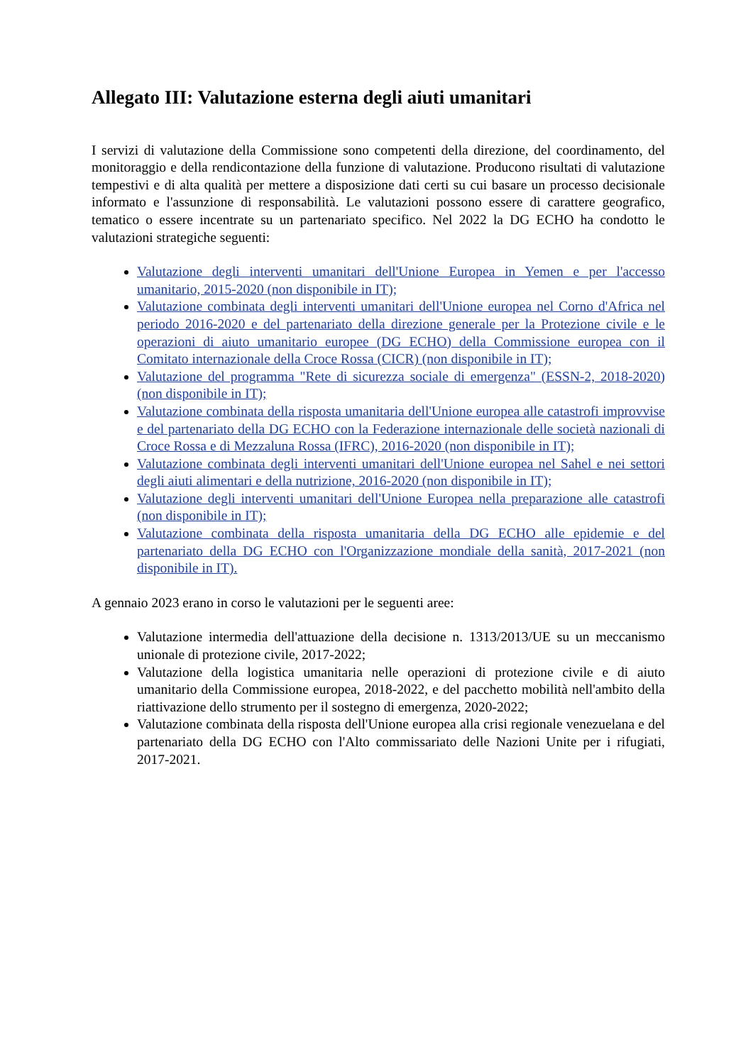Allegato III: Valutazione esterna degli aiuti umanitari
I servizi di valutazione della Commissione sono competenti della direzione, del coordinamento, del monitoraggio e della rendicontazione della funzione di valutazione. Producono risultati di valutazione tempestivi e di alta qualità per mettere a disposizione dati certi su cui basare un processo decisionale informato e l'assunzione di responsabilità. Le valutazioni possono essere di carattere geografico, tematico o essere incentrate su un partenariato specifico. Nel 2022 la DG ECHO ha condotto le valutazioni strategiche seguenti:
Valutazione degli interventi umanitari dell'Unione Europea in Yemen e per l'accesso umanitario, 2015-2020 (non disponibile in IT);
Valutazione combinata degli interventi umanitari dell'Unione europea nel Corno d'Africa nel periodo 2016-2020 e del partenariato della direzione generale per la Protezione civile e le operazioni di aiuto umanitario europee (DG ECHO) della Commissione europea con il Comitato internazionale della Croce Rossa (CICR) (non disponibile in IT);
Valutazione del programma "Rete di sicurezza sociale di emergenza" (ESSN-2, 2018-2020) (non disponibile in IT);
Valutazione combinata della risposta umanitaria dell'Unione europea alle catastrofi improvvise e del partenariato della DG ECHO con la Federazione internazionale delle società nazionali di Croce Rossa e di Mezzaluna Rossa (IFRC), 2016-2020 (non disponibile in IT);
Valutazione combinata degli interventi umanitari dell'Unione europea nel Sahel e nei settori degli aiuti alimentari e della nutrizione, 2016-2020 (non disponibile in IT);
Valutazione degli interventi umanitari dell'Unione Europea nella preparazione alle catastrofi (non disponibile in IT);
Valutazione combinata della risposta umanitaria della DG ECHO alle epidemie e del partenariato della DG ECHO con l'Organizzazione mondiale della sanità, 2017-2021 (non disponibile in IT).
A gennaio 2023 erano in corso le valutazioni per le seguenti aree:
Valutazione intermedia dell'attuazione della decisione n. 1313/2013/UE su un meccanismo unionale di protezione civile, 2017-2022;
Valutazione della logistica umanitaria nelle operazioni di protezione civile e di aiuto umanitario della Commissione europea, 2018-2022, e del pacchetto mobilità nell'ambito della riattivazione dello strumento per il sostegno di emergenza, 2020-2022;
Valutazione combinata della risposta dell'Unione europea alla crisi regionale venezuelana e del partenariato della DG ECHO con l'Alto commissariato delle Nazioni Unite per i rifugiati, 2017-2021.